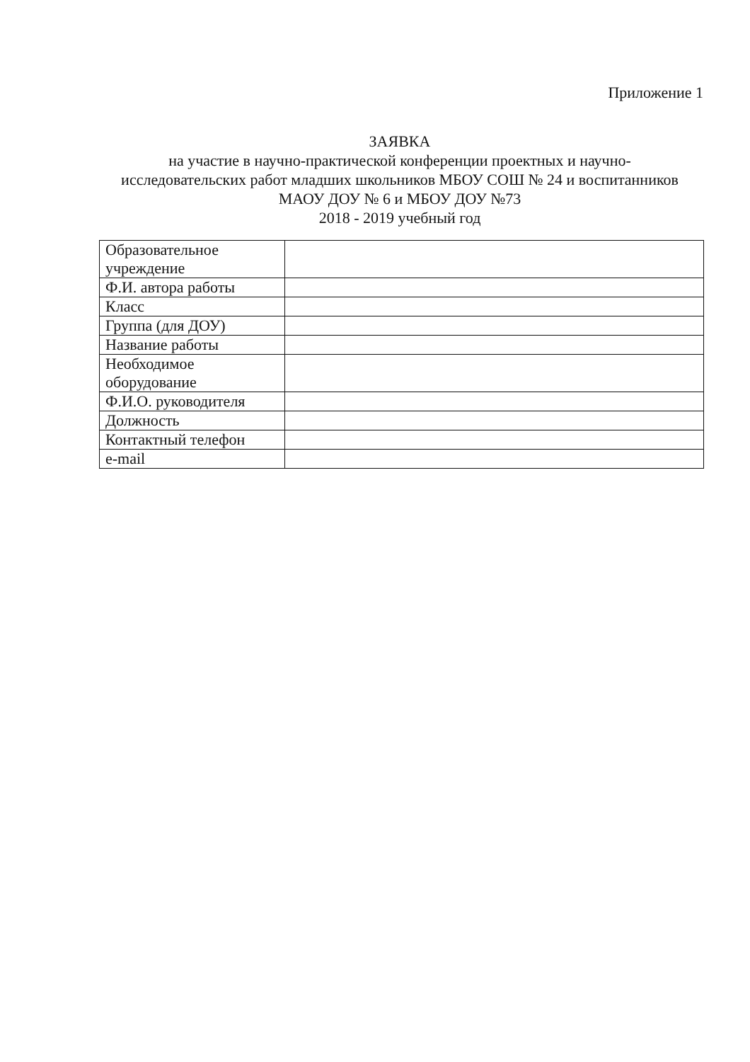Приложение 1
ЗАЯВКА
на участие в научно-практической конференции проектных и научно-исследовательских работ младших школьников МБОУ СОШ № 24 и воспитанников МАОУ ДОУ № 6 и МБОУ ДОУ №73
2018 - 2019 учебный год
| Образовательное учреждение | |
| Ф.И. автора работы | |
| Класс | |
| Группа (для ДОУ) | |
| Название работы | |
| Необходимое оборудование | |
| Ф.И.О. руководителя | |
| Должность | |
| Контактный телефон | |
| e-mail | |